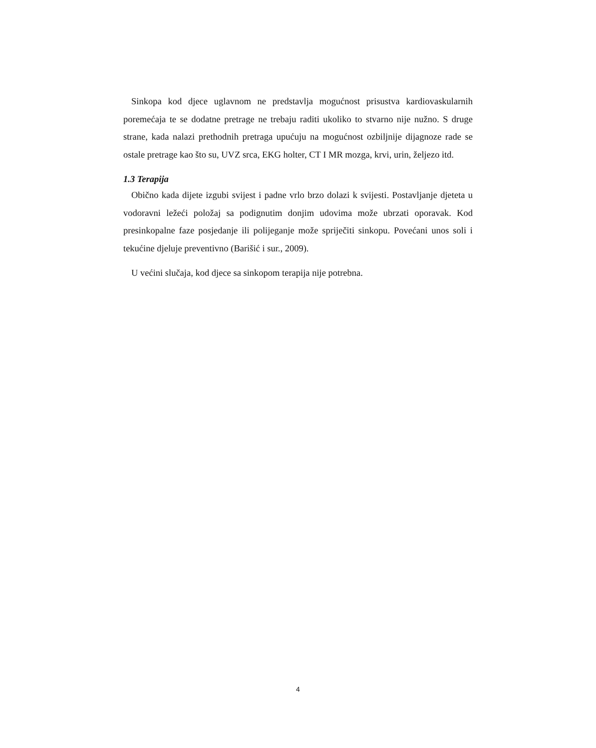Sinkopa kod djece uglavnom ne predstavlja mogućnost prisustva kardiovaskularnih poremećaja te se dodatne pretrage ne trebaju raditi ukoliko to stvarno nije nužno. S druge strane, kada nalazi prethodnih pretraga upućuju na mogućnost ozbiljnije dijagnoze rade se ostale pretrage kao što su, UVZ srca, EKG holter, CT I MR mozga, krvi, urin, željezo itd.
1.3 Terapija
Obično kada dijete izgubi svijest i padne vrlo brzo dolazi k svijesti. Postavljanje djeteta u vodoravni ležeći položaj sa podignutim donjim udovima može ubrzati oporavak. Kod presinkopalne faze posjedanje ili polijeganje može spriječiti sinkopu. Povećani unos soli i tekućine djeluje preventivno (Barišić i sur., 2009).
U većini slučaja, kod djece sa sinkopom terapija nije potrebna.
4